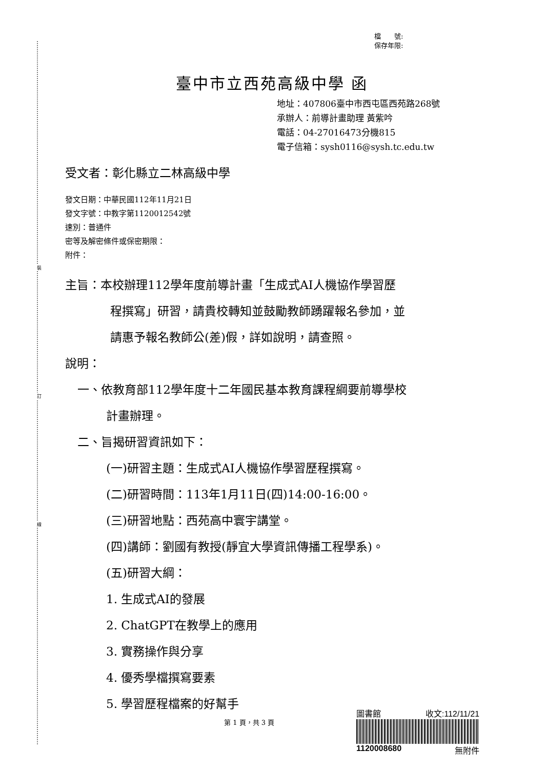裝
訂
線
檔　　號:
保存年限:
臺中市立西苑高級中學 函
地址：407806臺中市西屯區西苑路268號
承辦人：前導計畫助理 黃紫吟
電話：04-27016473分機815
電子信箱：sysh0116@sysh.tc.edu.tw
受文者：彰化縣立二林高級中學
發文日期：中華民國112年11月21日
發文字號：中教字第1120012542號
速別：普通件
密等及解密條件或保密期限：
附件：
主旨：本校辦理112學年度前導計畫「生成式AI人機協作學習歷
程撰寫」研習，請貴校轉知並鼓勵教師踴躍報名參加，並
請惠予報名教師公(差)假，詳如說明，請查照。
說明：
一、依教育部112學年度十二年國民基本教育課程綱要前導學校
計畫辦理。
二、旨揭研習資訊如下：
(一)研習主題：生成式AI人機協作學習歷程撰寫。
(二)研習時間：113年1月11日(四)14:00-16:00。
(三)研習地點：西苑高中寰宇講堂。
(四)講師：劉國有教授(靜宜大學資訊傳播工程學系)。
(五)研習大綱：
1. 生成式AI的發展
2. ChatGPT在教學上的應用
3. 實務操作與分享
4. 優秀學檔撰寫要素
5. 學習歷程檔案的好幫手
第 1 頁，共 3 頁
圖書館 收文:112/11/21
1120008680 無附件